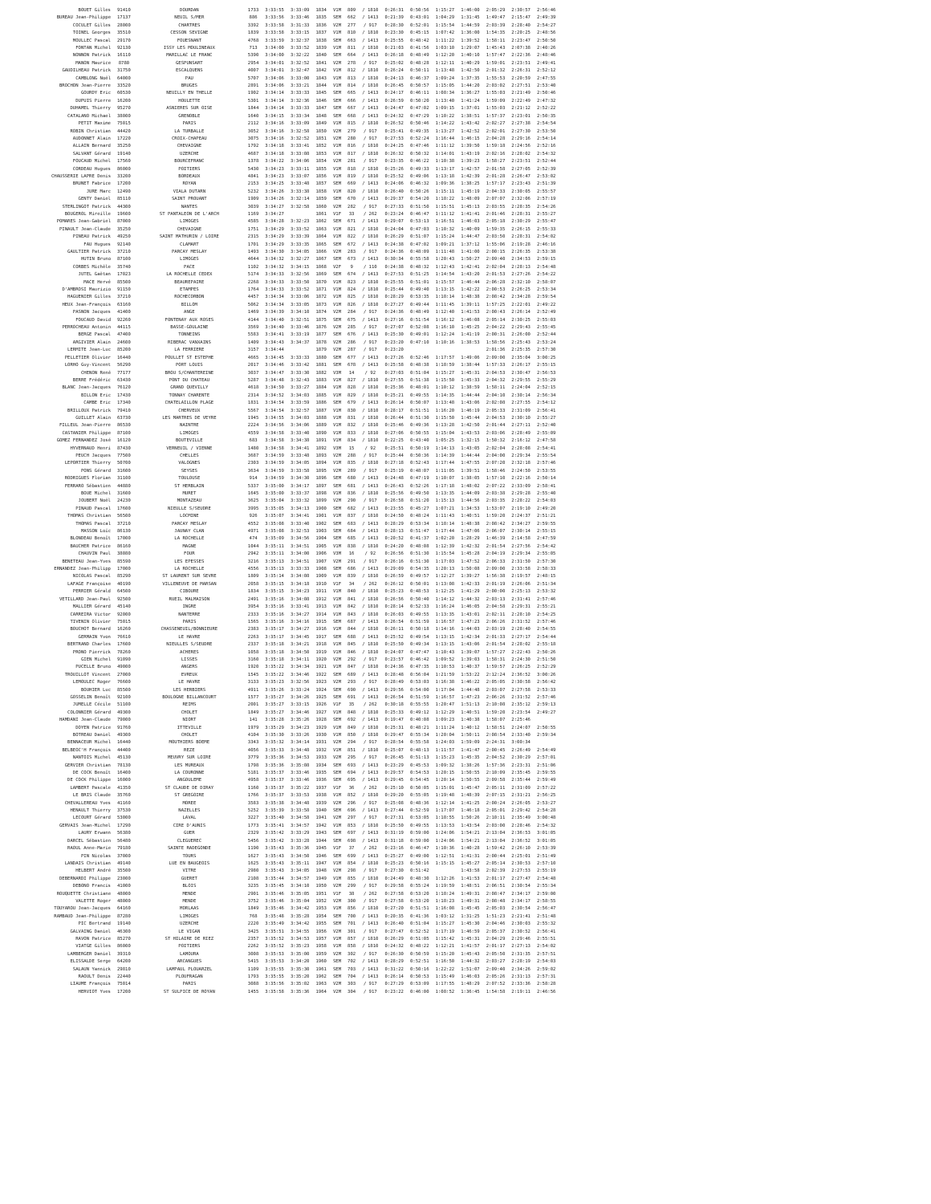| BOUET Gilles | 91410 | DOURDAN | 1733 | 3:33:55 | 3:33:09 | 1834 | V1M | 809 | / 1810 | 0:26:31 | 0:50:56 | 1:15:27 | 1:46:00 | 2:05:29 | 2:30:57 | 2:56:46 |
| BUREAU Jean-Philippe | 17137 | NEUIL S/MER | 886 | 3:33:56 | 3:33:46 | 1835 | SEM | 662 | / 1413 | 0:21:39 | 0:43:01 | 1:04:29 | 1:31:45 | 1:49:47 | 2:15:47 | 2:49:39 |
| COCULET Gilles | 28000 | CHARTRES | 3392 | 3:33:58 | 3:31:33 | 1836 | V2M | 277 | / 917 | 0:28:30 | 0:52:01 | 1:15:54 | 1:44:59 | 2:03:39 | 2:28:40 | 2:54:27 |
| TOINEL Georges | 35510 | CESSON SEVIGNE | 1839 | 3:33:58 | 3:33:15 | 1837 | V1M | 810 | / 1810 | 0:23:30 | 0:45:15 | 1:07:42 | 1:36:00 | 1:54:35 | 2:20:25 | 2:48:56 |
| MOULLEC Pascal | 29170 | FOUESNANT | 4768 | 3:33:59 | 3:32:37 | 1838 | SEM | 663 | / 1413 | 0:25:55 | 0:48:42 | 1:11:22 | 1:39:52 | 1:58:11 | 2:23:47 | 2:50:50 |
| FONTAN Michel | 92130 | ISSY LES MOULINEAUX | 713 | 3:34:00 | 3:33:52 | 1839 | V1M | 811 | / 1810 | 0:21:03 | 0:41:56 | 1:03:10 | 1:29:07 | 1:45:43 | 2:07:38 | 2:40:26 |
| NONNON Patrick | 16110 | MARILLAC LE FRANC | 5390 | 3:34:00 | 3:32:22 | 1840 | SEM | 664 | / 1413 | 0:26:18 | 0:48:49 | 1:12:20 | 1:40:10 | 1:57:47 | 2:22:36 | 2:48:46 |
| MANON Maurice | 8780 | GESPUNSART | 2954 | 3:34:01 | 3:32:52 | 1841 | V2M | 278 | / 917 | 0:25:02 | 0:48:28 | 1:12:11 | 1:40:29 | 1:59:01 | 2:23:51 | 2:49:41 |
| GAUDILHEAU Patrick | 31750 | ESCALQUENS | 4007 | 3:34:01 | 3:32:47 | 1842 | V1M | 812 | / 1810 | 0:26:24 | 0:50:11 | 1:13:48 | 1:42:50 | 2:01:32 | 2:26:31 | 2:52:12 |
| CAMBLONG Noël | 64000 | PAU | 5707 | 3:34:06 | 3:33:00 | 1843 | V1M | 813 | / 1810 | 0:24:13 | 0:46:37 | 1:09:24 | 1:37:35 | 1:55:53 | 2:20:59 | 2:47:55 |
| BROCHON Jean-Pierre | 33520 | BRUGES | 2891 | 3:34:06 | 3:33:21 | 1844 | V1M | 814 | / 1810 | 0:26:45 | 0:50:57 | 1:15:05 | 1:44:20 | 2:03:02 | 2:27:51 | 2:53:40 |
| GOURDY Eric | 60530 | NEUILLY EN THELLE | 1902 | 3:34:14 | 3:33:33 | 1845 | SEM | 665 | / 1413 | 0:24:17 | 0:46:11 | 1:08:34 | 1:36:27 | 1:55:03 | 2:21:49 | 2:50:46 |
| DUPUIS Pierre | 16200 | HOULETTE | 5301 | 3:34:14 | 3:32:36 | 1846 | SEM | 666 | / 1413 | 0:26:59 | 0:50:20 | 1:13:40 | 1:41:24 | 1:59:09 | 2:22:49 | 2:47:32 |
| DUHAMEL Thierry | 95270 | ASNIERES SUR OISE | 1844 | 3:34:14 | 3:33:33 | 1847 | SEM | 667 | / 1413 | 0:24:47 | 0:47:02 | 1:09:15 | 1:37:01 | 1:55:03 | 2:21:12 | 2:52:22 |
| CATALANO Michael | 38000 | GRENOBLE | 1640 | 3:34:15 | 3:33:34 | 1848 | SEM | 668 | / 1413 | 0:24:32 | 0:47:29 | 1:10:22 | 1:38:51 | 1:57:37 | 2:23:01 | 2:50:35 |
| PETIT Maxime | 75015 | PARIS | 2112 | 3:34:16 | 3:33:09 | 1849 | V1M | 815 | / 1810 | 0:26:52 | 0:50:46 | 1:14:22 | 1:43:42 | 2:02:27 | 2:27:38 | 2:54:54 |
| ROBIN Christian | 44420 | LA TURBALLE | 3052 | 3:34:16 | 3:32:58 | 1850 | V2M | 279 | / 917 | 0:25:41 | 0:49:35 | 1:13:27 | 1:42:52 | 2:02:01 | 2:27:30 | 2:53:50 |
| AUDONNET Alain | 17220 | CROIX-CHAPEAU | 3075 | 3:34:16 | 3:32:52 | 1851 | V2M | 280 | / 917 | 0:27:53 | 0:52:24 | 1:16:44 | 1:46:15 | 2:04:28 | 2:29:16 | 2:54:14 |
| ALLAIN Bernard | 35250 | CHEVAIGNE | 1792 | 3:34:18 | 3:33:41 | 1852 | V1M | 816 | / 1810 | 0:24:25 | 0:47:46 | 1:11:12 | 1:39:50 | 1:59:18 | 2:24:56 | 2:52:16 |
| SALVANT Gérard | 19140 | UZERCHE | 4687 | 3:34:18 | 3:33:08 | 1853 | V1M | 817 | / 1810 | 0:26:32 | 0:50:32 | 1:14:01 | 1:43:19 | 2:02:16 | 2:28:02 | 2:54:32 |
| FOUCAUD Michel | 17560 | BOURCEFRANC | 1378 | 3:34:22 | 3:34:06 | 1854 | V2M | 281 | / 917 | 0:23:35 | 0:46:22 | 1:10:38 | 1:39:23 | 1:58:27 | 2:23:51 | 2:52:44 |
| CORDEAU Hugues | 86000 | POITIERS | 5430 | 3:34:23 | 3:33:11 | 1855 | V1M | 818 | / 1810 | 0:25:26 | 0:49:33 | 1:13:17 | 1:42:57 | 2:01:58 | 2:27:05 | 2:52:39 |
| CHAUSSERIE LAPRE Denis | 33200 | BORDEAUX | 4841 | 3:34:23 | 3:33:07 | 1856 | V1M | 819 | / 1810 | 0:25:52 | 0:49:06 | 1:13:18 | 1:42:39 | 2:01:28 | 2:26:47 | 2:53:02 |
| BRUNET Fabrice | 17200 | ROYAN | 2153 | 3:34:25 | 3:33:48 | 1857 | SEM | 669 | / 1413 | 0:24:06 | 0:46:32 | 1:09:36 | 1:38:25 | 1:57:17 | 2:23:43 | 2:51:39 |
| JURE Marc | 12490 | VIALA DUTARN | 5232 | 3:34:26 | 3:33:38 | 1858 | V1M | 820 | / 1810 | 0:26:40 | 0:50:26 | 1:15:11 | 1:45:19 | 2:04:33 | 2:30:05 | 2:55:57 |
| GENTY Daniel | 85110 | SAINT PROUANT | 1909 | 3:34:26 | 3:32:14 | 1859 | SEM | 670 | / 1413 | 0:29:37 | 0:54:20 | 1:18:22 | 1:48:09 | 2:07:07 | 2:32:06 | 2:57:19 |
| STERLINGOT Patrick | 44300 | NANTES | 3039 | 3:34:27 | 3:32:58 | 1860 | V2M | 282 | / 917 | 0:27:33 | 0:51:50 | 1:15:51 | 1:45:13 | 2:03:55 | 2:28:35 | 2:54:26 |
| BOUGEROL Mireille | 19600 | ST PANTALEON DE L'ARCH | 1169 | 3:34:27 | | 1861 | V1F | 33 | / 262 | 0:23:24 | 0:46:47 | 1:11:12 | 1:41:41 | 2:01:46 | 2:28:31 | 2:55:27 |
| POMARES Jean-Gabriel | 87000 | LIMOGES | 4585 | 3:34:28 | 3:32:23 | 1862 | SEM | 671 | / 1413 | 0:29:07 | 0:53:13 | 1:16:51 | 1:46:03 | 2:05:18 | 2:30:29 | 2:55:47 |
| PINAULT Jean-Claude | 35250 | CHEVAIGNE | 1751 | 3:34:29 | 3:33:52 | 1863 | V1M | 821 | / 1810 | 0:24:04 | 0:47:03 | 1:10:32 | 1:40:09 | 1:59:35 | 2:26:15 | 2:55:33 |
| PINEAU Patrick | 49250 | SAINT MATHURIN / LOIRE | 2315 | 3:34:29 | 3:33:39 | 1864 | V1M | 822 | / 1810 | 0:26:29 | 0:51:07 | 1:15:24 | 1:44:47 | 2:03:50 | 2:28:31 | 2:54:02 |
| FAU Hugues | 92140 | CLAMART | 1701 | 3:34:29 | 3:33:35 | 1865 | SEM | 672 | / 1413 | 0:24:38 | 0:47:02 | 1:09:21 | 1:37:12 | 1:55:06 | 2:19:28 | 2:46:16 |
| GAULTIER Patrick | 37210 | PARCAY MESLAY | 1493 | 3:34:30 | 3:34:05 | 1866 | V2M | 283 | / 917 | 0:24:36 | 0:48:09 | 1:11:48 | 1:41:00 | 2:00:15 | 2:26:35 | 2:53:38 |
| HUTIN Bruno | 87100 | LIMOGES | 4644 | 3:34:32 | 3:32:27 | 1867 | SEM | 673 | / 1413 | 0:30:34 | 0:55:58 | 1:20:43 | 1:50:27 | 2:09:40 | 2:34:53 | 2:59:15 |
| CORBES Michèle | 35740 | PACE | 1102 | 3:34:32 | 3:34:15 | 1868 | V2F | 9 | / 110 | 0:24:38 | 0:48:32 | 1:12:43 | 1:42:41 | 2:02:04 | 2:28:13 | 2:54:48 |
| JUTEL Gaëtan | 17023 | LA ROCHELLE CEDEX | 5174 | 3:34:33 | 3:32:56 | 1869 | SEM | 674 | / 1413 | 0:27:53 | 0:51:25 | 1:14:54 | 1:43:20 | 2:01:53 | 2:27:26 | 2:54:22 |
| MACE Hervé | 85500 | BEAUREPAIRE | 2268 | 3:34:33 | 3:33:50 | 1870 | V1M | 823 | / 1810 | 0:25:55 | 0:51:01 | 1:15:57 | 1:46:44 | 2:06:28 | 2:32:10 | 2:58:07 |
| D'AMBROSI Maurizio | 91150 | ETAMPES | 1764 | 3:34:33 | 3:33:52 | 1871 | V1M | 824 | / 1810 | 0:25:44 | 0:49:40 | 1:13:15 | 1:42:22 | 2:00:53 | 2:26:25 | 2:53:34 |
| HAGUENIER Gilles | 37210 | ROCHECORBON | 4457 | 3:34:34 | 3:33:06 | 1872 | V1M | 825 | / 1810 | 0:28:29 | 0:53:35 | 1:18:14 | 1:48:38 | 2:08:42 | 2:34:28 | 2:59:54 |
| HEUX Jean-François | 63160 | BILLOM | 5062 | 3:34:34 | 3:33:05 | 1873 | V1M | 826 | / 1810 | 0:27:27 | 0:49:44 | 1:11:45 | 1:39:11 | 1:57:25 | 2:22:01 | 2:49:22 |
| PASNON Jacques | 41400 | ANGE | 1469 | 3:34:39 | 3:34:10 | 1874 | V2M | 284 | / 917 | 0:24:36 | 0:48:49 | 1:12:40 | 1:41:53 | 2:00:43 | 2:26:14 | 2:52:49 |
| FOUCAUD David | 92260 | FONTENAY AUX ROSES | 4144 | 3:34:40 | 3:32:51 | 1875 | SEM | 675 | / 1413 | 0:27:16 | 0:51:54 | 1:16:12 | 1:46:08 | 2:05:14 | 2:30:25 | 2:55:03 |
| PERROCHEAU Antonin | 44115 | BASSE-GOULAINE | 3569 | 3:34:40 | 3:33:46 | 1876 | V2M | 285 | / 917 | 0:27:07 | 0:52:08 | 1:16:10 | 1:45:25 | 2:04:22 | 2:29:43 | 2:55:45 |
| BERGE Pascal | 47400 | TONNEINS | 5583 | 3:34:41 | 3:33:19 | 1877 | SEM | 676 | / 1413 | 0:25:30 | 0:49:01 | 1:12:24 | 1:41:19 | 2:00:31 | 2:26:00 | 2:52:44 |
| ARGIVIER Alain | 24600 | RIBERAC VANXAINS | 1409 | 3:34:43 | 3:34:37 | 1878 | V2M | 286 | / 917 | 0:23:20 | 0:47:10 | 1:10:16 | 1:38:53 | 1:58:56 | 2:25:43 | 2:53:24 |
| LERMITE Jean-Luc | 85200 | LA FERRIERE | 3157 | 3:34:44 | | 1879 | V2M | 287 | / 917 | 0:23:20 | | | | 2:01:36 | 2:25:35 | 2:57:30 |
| PELLETIER Olivier | 16440 | POULLET ST ESTEPHE | 4665 | 3:34:45 | 3:33:33 | 1880 | SEM | 677 | / 1413 | 0:27:26 | 0:52:46 | 1:17:57 | 1:49:06 | 2:09:00 | 2:35:04 | 3:00:25 |
| LORHO Guy-Vincent | 56290 | PORT LOUIS | 2017 | 3:34:46 | 3:33:42 | 1881 | SEM | 678 | / 1413 | 0:25:58 | 0:48:38 | 1:18:59 | 1:38:44 | 1:57:33 | 2:26:17 | 2:55:15 |
| CHENON René | 77177 | BROU S/CHANTEREINE | 3037 | 3:34:47 | 3:33:30 | 1882 | V3M | 14 | / 92 | 0:27:03 | 0:51:04 | 1:15:27 | 1:45:31 | 2:04:53 | 2:30:47 | 2:56:53 |
| BERRE Frédéric | 63430 | PONT DU CHATEAU | 5287 | 3:34:48 | 3:32:43 | 1883 | V1M | 827 | / 1810 | 0:27:55 | 0:51:38 | 1:15:50 | 1:45:33 | 2:04:32 | 2:29:55 | 2:55:29 |
| BLANC Jean-Jacques | 76120 | GRAND QUEVILLY | 4618 | 3:34:50 | 3:33:27 | 1884 | V1M | 828 | / 1810 | 0:25:36 | 0:48:01 | 1:10:12 | 1:38:59 | 1:58:11 | 2:24:04 | 2:52:15 |
| BILLON Eric | 17430 | TONNAY CHARENTE | 2314 | 3:34:52 | 3:34:03 | 1885 | V1M | 829 | / 1810 | 0:25:21 | 0:49:55 | 1:14:35 | 1:44:44 | 2:04:10 | 2:30:14 | 2:56:34 |
| CAMBE Eric | 17340 | CHATELAILLON PLAGE | 1831 | 3:34:54 | 3:33:59 | 1886 | SEM | 679 | / 1413 | 0:26:14 | 0:50:07 | 1:13:48 | 1:43:06 | 2:02:08 | 2:27:55 | 2:54:12 |
| BRILLOUX Patrick | 79410 | CHERVEUX | 5567 | 3:34:54 | 3:32:57 | 1887 | V1M | 830 | / 1810 | 0:28:17 | 0:51:51 | 1:16:20 | 1:46:19 | 2:05:33 | 2:31:09 | 2:56:41 |
| GUILLET Alain | 63730 | LES MARTRES DE VEYRE | 1945 | 3:34:55 | 3:34:03 | 1888 | V1M | 831 | / 1810 | 0:26:44 | 0:51:30 | 1:15:50 | 1:45:44 | 2:04:53 | 2:30:10 | 2:55:27 |
| FILLEUL Jean-Pierre | 86530 | NAINTRE | 2224 | 3:34:56 | 3:34:06 | 1889 | V1M | 832 | / 1810 | 0:25:46 | 0:49:36 | 1:13:28 | 1:42:50 | 2:01:44 | 2:27:11 | 2:52:40 |
| CASTANIER Philippe | 87100 | LIMOGES | 4559 | 3:34:58 | 3:33:40 | 1890 | V1M | 833 | / 1810 | 0:27:06 | 0:50:55 | 1:15:04 | 1:43:53 | 2:03:06 | 2:28:49 | 2:55:09 |
| GOMEZ FERNANDEZ José | 16120 | BOUTEVILLE | 683 | 3:34:58 | 3:34:38 | 1891 | V1M | 834 | / 1810 | 0:22:25 | 0:43:40 | 1:05:25 | 1:32:15 | 1:50:32 | 2:16:12 | 2:47:58 |
| HYVERNAUD Henri | 87430 | VERNEUIL / VIENNE | 1480 | 3:34:58 | 3:34:41 | 1892 | V3M | 15 | / 92 | 0:25:51 | 0:50:19 | 1:14:13 | 1:43:05 | 2:02:04 | 2:28:08 | 2:54:41 |
| PEUCH Jacques | 77500 | CHELLES | 3687 | 3:34:59 | 3:33:48 | 1893 | V2M | 288 | / 917 | 0:25:44 | 0:50:36 | 1:14:39 | 1:44:44 | 2:04:00 | 2:29:34 | 2:55:54 |
| LEPORTIER Thierry | 50700 | VALOGNES | 2303 | 3:34:59 | 3:34:05 | 1894 | V1M | 835 | / 1810 | 0:27:18 | 0:52:43 | 1:17:44 | 1:47:55 | 2:07:20 | 2:32:18 | 2:57:46 |
| PONS Gérard | 31600 | SEYSES | 3634 | 3:34:59 | 3:33:58 | 1895 | V2M | 289 | / 917 | 0:25:19 | 0:48:07 | 1:11:05 | 1:39:51 | 1:58:46 | 2:24:50 | 2:53:55 |
| RODRIGUES Florian | 31100 | TOULOUSE | 914 | 3:34:59 | 3:34:30 | 1896 | SEM | 680 | / 1413 | 0:24:48 | 0:47:19 | 1:10:07 | 1:38:05 | 1:57:10 | 2:22:16 | 2:50:14 |
| FERRARO Sébastien | 44880 | ST HERBLAIN | 5337 | 3:35:00 | 3:34:17 | 1897 | SEM | 681 | / 1413 | 0:26:43 | 0:52:26 | 1:17:18 | 1:48:02 | 2:07:22 | 2:33:09 | 2:58:41 |
| BOUE Michel | 31600 | MURET | 1645 | 3:35:00 | 3:33:37 | 1898 | V1M | 836 | / 1810 | 0:25:56 | 0:49:50 | 1:13:35 | 1:44:09 | 2:03:38 | 2:29:28 | 2:55:40 |
| JOUBERT Noël | 24230 | MONTAZEAU | 3625 | 3:35:04 | 3:33:32 | 1899 | V2M | 290 | / 917 | 0:26:58 | 0:51:20 | 1:15:13 | 1:44:56 | 2:03:35 | 2:28:22 | 2:54:03 |
| PINAUD Pascal | 17600 | NIEULLE S/SEUDRE | 3995 | 3:35:05 | 3:34:13 | 1900 | SEM | 682 | / 1413 | 0:23:55 | 0:45:27 | 1:07:21 | 1:34:53 | 1:53:07 | 2:19:10 | 2:49:20 |
| THOMAS Christian | 56500 | LOCMINE | 926 | 3:35:07 | 3:34:41 | 1901 | V1M | 837 | / 1810 | 0:24:50 | 0:48:24 | 1:11:43 | 1:40:51 | 1:59:20 | 2:24:37 | 2:51:21 |
| THOMAS Pascal | 37210 | PARCAY MESLAY | 4552 | 3:35:08 | 3:33:40 | 1902 | SEM | 683 | / 1413 | 0:28:29 | 0:53:34 | 1:18:14 | 1:48:38 | 2:08:42 | 2:34:27 | 2:59:55 |
| MASSON Loïc | 86130 | JAUNAY CLAN | 4971 | 3:35:08 | 3:32:53 | 1903 | SEM | 684 | / 1413 | 0:28:13 | 0:51:47 | 1:17:44 | 1:47:06 | 2:06:07 | 2:30:14 | 2:55:15 |
| BLONDEAU Benoît | 17000 | LA ROCHELLE | 474 | 3:35:09 | 3:34:56 | 1904 | SEM | 685 | / 1413 | 0:20:52 | 0:41:37 | 1:02:20 | 1:28:29 | 1:46:39 | 2:14:58 | 2:47:59 |
| BAUCHER Patrice | 86160 | MAGNE | 1044 | 3:35:11 | 3:34:51 | 1905 | V1M | 838 | / 1810 | 0:24:20 | 0:48:08 | 1:12:39 | 1:42:32 | 2:01:54 | 2:27:56 | 2:54:42 |
| CHAUVIN Paul | 38080 | FOUR | 2942 | 3:35:11 | 3:34:00 | 1906 | V3M | 16 | / 92 | 0:26:56 | 0:51:30 | 1:15:54 | 1:45:28 | 2:04:19 | 2:29:34 | 2:55:05 |
| BENETEAU Jean-Yves | 85590 | LES EPESSES | 3216 | 3:35:13 | 3:34:51 | 1907 | V2M | 291 | / 917 | 0:26:16 | 0:51:30 | 1:17:03 | 1:47:52 | 2:06:33 | 2:31:50 | 2:57:30 |
| ERNANDEZ Jean-Philipp | 17000 | LA ROCHELLE | 4556 | 3:35:13 | 3:33:33 | 1908 | SEM | 686 | / 1413 | 0:29:09 | 0:54:35 | 1:20:13 | 1:50:08 | 2:09:00 | 2:33:58 | 2:58:33 |
| NICOLAS Pascal | 85290 | ST LAURENT SUR SEVRE | 1809 | 3:35:14 | 3:34:08 | 1909 | V1M | 839 | / 1810 | 0:26:59 | 0:49:57 | 1:12:27 | 1:39:27 | 1:56:38 | 2:19:57 | 2:48:15 |
| LAFAGE Françoise | 40190 | VILLENEUVE DE MARSAN | 2058 | 3:35:15 | 3:34:18 | 1910 | V1F | 34 | / 262 | 0:26:12 | 0:50:01 | 1:13:08 | 1:42:33 | 2:01:19 | 2:26:06 | 2:51:34 |
| PERRIER Gérald | 64500 | CIBOURE | 1834 | 3:35:15 | 3:34:23 | 1911 | V1M | 840 | / 1810 | 0:25:23 | 0:48:53 | 1:12:25 | 1:41:29 | 2:00:00 | 2:25:13 | 2:53:32 |
| VETILLARD Jean-Paul | 92500 | RUEIL MALMAISON | 2491 | 3:35:16 | 3:34:08 | 1912 | V1M | 841 | / 1810 | 0:26:56 | 0:50:40 | 1:14:12 | 1:44:32 | 2:03:13 | 2:31:41 | 2:57:46 |
| MALLIER Gérard | 45140 | INGRE | 3954 | 3:35:16 | 3:33:41 | 1913 | V1M | 842 | / 1810 | 0:28:14 | 0:52:33 | 1:16:24 | 1:46:05 | 2:04:58 | 2:29:31 | 2:55:21 |
| CARREIRA Victor | 92000 | NANTERRE | 2333 | 3:35:16 | 3:34:27 | 1914 | V1M | 843 | / 1810 | 0:26:03 | 0:49:55 | 1:13:35 | 1:43:01 | 2:02:11 | 2:28:10 | 2:54:25 |
| TIVENIN Olivier | 75015 | PARIS | 1565 | 3:35:16 | 3:34:16 | 1915 | SEM | 687 | / 1413 | 0:26:54 | 0:51:59 | 1:16:57 | 1:47:23 | 2:06:26 | 2:31:52 | 2:57:46 |
| BOUCHOT Bernard | 16260 | CHASSENEUIL/BONNIEURE | 2383 | 3:35:17 | 3:34:27 | 1916 | V1M | 844 | / 1810 | 0:26:11 | 0:50:18 | 1:14:16 | 1:44:03 | 2:03:19 | 2:28:40 | 2:54:55 |
| GERMAIN Yvon | 76610 | LE HAVRE | 2263 | 3:35:17 | 3:34:45 | 1917 | SEM | 688 | / 1413 | 0:25:52 | 0:49:54 | 1:13:15 | 1:42:34 | 2:01:33 | 2:27:17 | 2:54:44 |
| BERTRAND Charles | 17600 | NIEULLES S/SEUDRE | 2337 | 3:35:18 | 3:34:21 | 1918 | V1M | 845 | / 1810 | 0:25:50 | 0:49:34 | 1:13:15 | 1:43:06 | 2:01:54 | 2:28:02 | 2:55:18 |
| PRONO Pierrick | 78260 | ACHERES | 1058 | 3:35:18 | 3:34:50 | 1919 | V1M | 846 | / 1810 | 0:24:07 | 0:47:47 | 1:10:43 | 1:39:07 | 1:57:27 | 2:22:43 | 2:50:26 |
| GIEN Michel | 91090 | LISSES | 3160 | 3:35:18 | 3:34:11 | 1920 | V2M | 292 | / 917 | 0:23:57 | 0:46:42 | 1:09:52 | 1:39:03 | 1:58:31 | 2:24:30 | 2:51:50 |
| PUCELLE Bruno | 49000 | ANGERS | 1920 | 3:35:22 | 3:34:34 | 1921 | V1M | 847 | / 1810 | 0:24:36 | 0:47:35 | 1:10:53 | 1:40:37 | 1:59:57 | 2:26:25 | 2:52:29 |
| TROUILLOT Vincent | 27000 | EVREUX | 1545 | 3:35:22 | 3:34:46 | 1922 | SEM | 689 | / 1413 | 0:28:48 | 0:56:04 | 1:21:59 | 1:53:22 | 2:12:24 | 2:36:52 | 3:00:26 |
| LEMOULEC Roger | 76600 | LE HAVRE | 3133 | 3:35:23 | 3:32:56 | 1923 | V2M | 293 | / 917 | 0:28:49 | 0:53:03 | 1:16:38 | 1:46:22 | 2:05:05 | 2:30:58 | 2:56:42 |
| BOUHIER Luc | 85500 | LES HERBIERS | 4911 | 3:35:26 | 3:33:24 | 1924 | SEM | 690 | / 1413 | 0:29:56 | 0:54:00 | 1:17:04 | 1:44:48 | 2:03:07 | 2:27:58 | 2:53:33 |
| GOSSELIN Benoît | 92100 | BOULOGNE BILLANCOURT | 1577 | 3:35:27 | 3:34:26 | 1925 | SEM | 691 | / 1413 | 0:26:54 | 0:51:59 | 1:16:57 | 1:47:23 | 2:06:26 | 2:31:52 | 2:57:46 |
| JUMELLE Cécile | 51100 | REIMS | 2001 | 3:35:27 | 3:33:15 | 1926 | V1F | 35 | / 262 | 0:30:18 | 0:55:55 | 1:20:47 | 1:51:13 | 2:10:08 | 2:35:12 | 2:59:13 |
| COLONNIER Gérard | 49300 | CHOLET | 1849 | 3:35:27 | 3:34:46 | 1927 | V1M | 848 | / 1810 | 0:25:33 | 0:49:12 | 1:12:29 | 1:40:51 | 1:59:20 | 2:23:54 | 2:49:27 |
| HAMDANI Jean-Claude | 79000 | NIORT | 141 | 3:35:28 | 3:35:26 | 1928 | SEM | 692 | / 1413 | 0:19:47 | 0:40:08 | 1:09:23 | 1:40:38 | 1:58:07 | 2:25:46 | |
| DOYEN Patrice | 91760 | ITTEVILLE | 1979 | 3:35:29 | 3:34:23 | 1929 | V1M | 849 | / 1810 | 0:25:31 | 0:48:21 | 1:11:24 | 1:40:12 | 1:58:51 | 2:24:07 | 2:50:55 |
| BOTREAU Daniel | 49300 | CHOLET | 4104 | 3:35:30 | 3:33:26 | 1930 | V1M | 850 | / 1810 | 0:29:47 | 0:55:34 | 1:20:04 | 1:50:11 | 2:08:54 | 2:33:40 | 2:59:34 |
| BENNACEUR Michel | 16440 | MOUTHIERS BOEME | 3343 | 3:35:32 | 3:34:14 | 1931 | V2M | 294 | / 917 | 0:28:54 | 0:55:58 | 1:24:03 | 1:59:09 | 2:24:31 | 3:00:34 | |
| BELBEOC'H François | 44400 | REZE | 4056 | 3:35:33 | 3:34:48 | 1932 | V1M | 851 | / 1810 | 0:25:07 | 0:48:13 | 1:11:57 | 1:41:47 | 2:00:45 | 2:26:49 | 2:54:49 |
| NANTOIS Michel | 45130 | MEUVRY SUR LOIRE | 3779 | 3:35:36 | 3:34:53 | 1933 | V2M | 295 | / 917 | 0:26:45 | 0:51:13 | 1:15:23 | 1:45:35 | 2:04:52 | 2:30:29 | 2:57:01 |
| GERVIER Christian | 78130 | LES MUREAUX | 1798 | 3:35:36 | 3:35:08 | 1934 | SEM | 693 | / 1413 | 0:23:29 | 0:45:53 | 1:09:32 | 1:38:26 | 1:57:36 | 2:23:31 | 2:51:06 |
| DE COCK Benoît | 16400 | LA COURONNE | 5181 | 3:35:37 | 3:33:46 | 1935 | SEM | 694 | / 1413 | 0:29:57 | 0:54:53 | 1:20:15 | 1:50:55 | 2:10:09 | 2:35:45 | 2:59:55 |
| DE COCK Philippe | 16000 | ANGOULEME | 4958 | 3:35:37 | 3:33:46 | 1936 | SEM | 695 | / 1413 | 0:29:45 | 0:54:45 | 1:20:14 | 1:50:55 | 2:09:58 | 2:35:44 | 2:59:49 |
| LAMBERT Pascale | 41350 | ST CLAUDE DE DIRAY | 1160 | 3:35:37 | 3:35:22 | 1937 | V1F | 36 | / 262 | 0:25:10 | 0:50:05 | 1:15:01 | 1:45:47 | 2:05:11 | 2:31:09 | 2:57:22 |
| LE BRIS Claude | 35760 | ST GREGOIRE | 1766 | 3:35:37 | 3:33:53 | 1938 | V1M | 852 | / 1810 | 0:29:20 | 0:55:05 | 1:19:48 | 1:48:39 | 2:07:15 | 2:31:21 | 2:56:25 |
| CHEVALLEREAU Yves | 41160 | MOREE | 3583 | 3:35:38 | 3:34:48 | 1939 | V2M | 296 | / 917 | 0:25:08 | 0:48:36 | 1:12:14 | 1:41:25 | 2:00:24 | 2:26:05 | 2:53:27 |
| HENAULT Thierry | 37530 | NAZELLES | 5252 | 3:35:39 | 3:33:58 | 1940 | SEM | 696 | / 1413 | 0:27:44 | 0:52:59 | 1:17:07 | 1:46:18 | 2:05:01 | 2:29:42 | 2:54:28 |
| LECOURT Gérard | 53000 | LAVAL | 3227 | 3:35:40 | 3:34:58 | 1941 | V2M | 297 | / 917 | 0:27:31 | 0:53:05 | 1:18:55 | 1:50:26 | 2:10:11 | 2:35:49 | 3:00:48 |
| GERVAIS Jean-Michel | 17290 | CIRE D'AUNIS | 1773 | 3:35:41 | 3:34:57 | 1942 | V1M | 853 | / 1810 | 0:25:50 | 0:49:55 | 1:13:53 | 1:43:54 | 2:03:00 | 2:28:46 | 2:54:32 |
| LAURY Erwann | 56380 | GUER | 2329 | 3:35:42 | 3:33:29 | 1943 | SEM | 697 | / 1413 | 0:31:19 | 0:59:00 | 1:24:06 | 1:54:21 | 2:13:04 | 2:36:53 | 3:01:05 |
| DARCEL Sébastien | 56480 | CLEGUEREC | 5456 | 3:35:42 | 3:33:28 | 1944 | SEM | 698 | / 1413 | 0:31:18 | 0:59:00 | 1:24:06 | 1:54:21 | 2:13:04 | 2:36:52 | 3:01:05 |
| RAOUL Anne-Marie | 79180 | SAINTE RADEGONDE | 1190 | 3:35:43 | 3:35:36 | 1945 | V1F | 37 | / 262 | 0:23:16 | 0:46:47 | 1:10:36 | 1:40:28 | 1:59:42 | 2:26:10 | 2:53:39 |
| PIN Nicolas | 37000 | TOURS | 1627 | 3:35:43 | 3:34:50 | 1946 | SEM | 699 | / 1413 | 0:25:27 | 0:49:00 | 1:12:51 | 1:41:31 | 2:00:44 | 2:25:01 | 2:51:49 |
| LANDAIS Christian | 49140 | LUE EN BAUGEOIS | 1625 | 3:35:43 | 3:35:11 | 1947 | V1M | 854 | / 1810 | 0:25:23 | 0:50:16 | 1:15:15 | 1:45:27 | 2:05:14 | 2:30:53 | 2:57:10 |
| HELBERT André | 35500 | VITRE | 2980 | 3:35:43 | 3:34:05 | 1948 | V2M | 298 | / 917 | 0:27:30 | 0:51:42 | | 1:43:58 | 2:02:39 | 2:27:53 | 2:55:19 |
| DEBERNARDI Philippe | 23000 | GUERET | 2108 | 3:35:44 | 3:34:57 | 1949 | V1M | 855 | / 1810 | 0:24:49 | 0:48:30 | 1:12:26 | 1:41:53 | 2:01:17 | 2:27:47 | 2:54:48 |
| DEBONO Francis | 41000 | BLOIS | 3235 | 3:35:45 | 3:34:10 | 1950 | V2M | 299 | / 917 | 0:29:58 | 0:55:24 | 1:19:59 | 1:48:51 | 2:06:51 | 2:30:54 | 2:55:34 |
| ROUQUETTE Christiane | 48000 | MENDE | 2901 | 3:35:46 | 3:35:05 | 1951 | V1F | 38 | / 262 | 0:27:58 | 0:53:20 | 1:18:24 | 1:49:31 | 2:08:47 | 2:34:17 | 2:59:00 |
| VALETTE Roger | 48000 | MENDE | 3752 | 3:35:46 | 3:35:04 | 1952 | V2M | 300 | / 917 | 0:27:58 | 0:53:20 | 1:18:23 | 1:49:31 | 2:08:48 | 2:34:17 | 2:58:55 |
| TOUYAROU Jean-Jacques | 64160 | MORLAAS | 1849 | 3:35:46 | 3:34:42 | 1953 | V1M | 856 | / 1810 | 0:27:20 | 0:51:51 | 1:16:08 | 1:45:45 | 2:05:03 | 2:30:54 | 2:56:47 |
| RAMBAUD Jean-Philippe | 87280 | LIMOGES | 768 | 3:35:48 | 3:35:28 | 1954 | SEM | 700 | / 1413 | 0:20:35 | 0:41:36 | 1:03:12 | 1:31:25 | 1:51:23 | 2:21:41 | 2:51:48 |
| PIC Bertrand | 19140 | UZERCHE | 2220 | 3:35:49 | 3:34:42 | 1955 | SEM | 701 | / 1413 | 0:26:40 | 0:51:04 | 1:15:27 | 1:45:30 | 2:04:46 | 2:30:03 | 2:55:32 |
| GALVAING Daniel | 46300 | LE VIGAN | 3425 | 3:35:51 | 3:34:55 | 1956 | V2M | 301 | / 917 | 0:27:47 | 0:52:52 | 1:17:19 | 1:46:59 | 2:05:37 | 2:30:52 | 2:56:41 |
| RAVON Patrice | 85270 | ST HILAIRE DE RIEZ | 2357 | 3:35:52 | 3:34:53 | 1957 | V1M | 857 | / 1810 | 0:26:29 | 0:51:05 | 1:15:42 | 1:45:31 | 2:04:29 | 2:29:46 | 2:55:51 |
| VIATGE Gilles | 86000 | POITIERS | 2262 | 3:35:52 | 3:35:23 | 1958 | V1M | 858 | / 1810 | 0:24:32 | 0:48:22 | 1:12:21 | 1:41:57 | 2:01:17 | 2:27:13 | 2:54:02 |
| LAMBERGER Daniel | 39310 | LAMOURA | 3008 | 3:35:53 | 3:35:00 | 1959 | V2M | 302 | / 917 | 0:26:30 | 0:50:59 | 1:15:20 | 1:45:43 | 2:05:50 | 2:31:35 | 2:57:51 |
| ELISSALDE Serge | 64200 | ARCANGUES | 5415 | 3:35:53 | 3:34:20 | 1960 | SEM | 702 | / 1413 | 0:28:29 | 0:52:51 | 1:16:50 | 1:44:32 | 2:03:27 | 2:28:19 | 2:54:03 |
| SALAUN Yannick | 29810 | LAMPAUL PLOUARZEL | 1109 | 3:35:55 | 3:35:30 | 1961 | SEM | 703 | / 1413 | 0:31:22 | 0:50:16 | 1:22:22 | 1:51:07 | 2:09:40 | 2:34:26 | 2:59:02 |
| RAOULT Denis | 22440 | PLOUFRAGAN | 1793 | 3:35:55 | 3:35:20 | 1962 | SEM | 704 | / 1413 | 0:26:14 | 0:50:53 | 1:15:49 | 1:46:03 | 2:05:26 | 2:31:13 | 2:57:31 |
| LIAUME François | 75014 | PARIS | 3088 | 3:35:56 | 3:35:02 | 1963 | V2M | 303 | / 917 | 0:27:29 | 0:53:09 | 1:17:55 | 1:48:29 | 2:07:52 | 2:33:36 | 2:58:28 |
| HERVIOT Yves | 17200 | ST SULPICE DE ROYAN | 1455 | 3:35:58 | 3:35:36 | 1964 | V2M | 304 | / 917 | 0:23:22 | 0:46:00 | 1:08:52 | 1:36:45 | 1:54:58 | 2:19:11 | 2:46:56 |